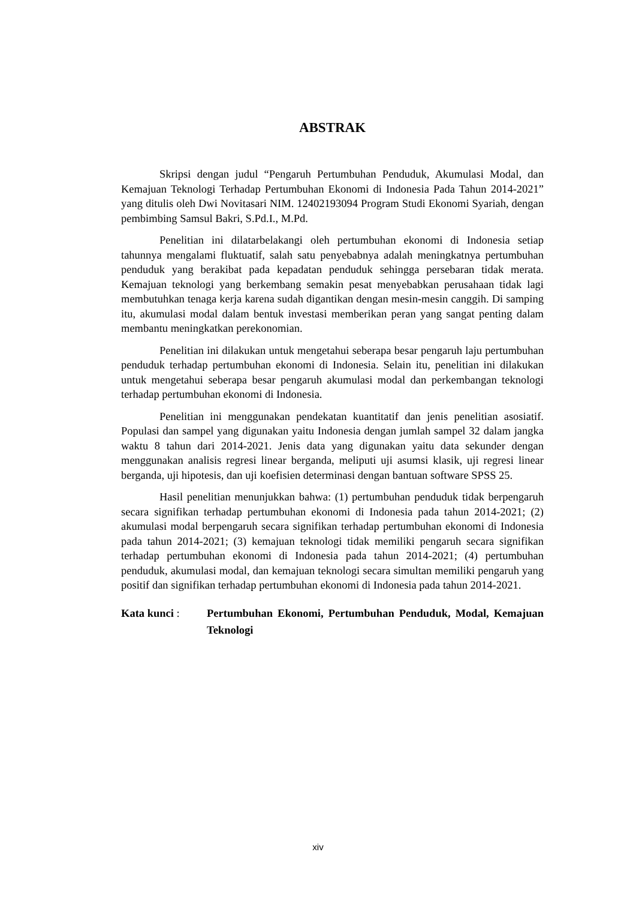ABSTRAK
Skripsi dengan judul “Pengaruh Pertumbuhan Penduduk, Akumulasi Modal, dan Kemajuan Teknologi Terhadap Pertumbuhan Ekonomi di Indonesia Pada Tahun 2014-2021” yang ditulis oleh Dwi Novitasari NIM. 12402193094 Program Studi Ekonomi Syariah, dengan pembimbing Samsul Bakri, S.Pd.I., M.Pd.
Penelitian ini dilatarbelakangi oleh pertumbuhan ekonomi di Indonesia setiap tahunnya mengalami fluktuatif, salah satu penyebabnya adalah meningkatnya pertumbuhan penduduk yang berakibat pada kepadatan penduduk sehingga persebaran tidak merata. Kemajuan teknologi yang berkembang semakin pesat menyebabkan perusahaan tidak lagi membutuhkan tenaga kerja karena sudah digantikan dengan mesin-mesin canggih. Di samping itu, akumulasi modal dalam bentuk investasi memberikan peran yang sangat penting dalam membantu meningkatkan perekonomian.
Penelitian ini dilakukan untuk mengetahui seberapa besar pengaruh laju pertumbuhan penduduk terhadap pertumbuhan ekonomi di Indonesia. Selain itu, penelitian ini dilakukan untuk mengetahui seberapa besar pengaruh akumulasi modal dan perkembangan teknologi terhadap pertumbuhan ekonomi di Indonesia.
Penelitian ini menggunakan pendekatan kuantitatif dan jenis penelitian asosiatif. Populasi dan sampel yang digunakan yaitu Indonesia dengan jumlah sampel 32 dalam jangka waktu 8 tahun dari 2014-2021. Jenis data yang digunakan yaitu data sekunder dengan menggunakan analisis regresi linear berganda, meliputi uji asumsi klasik, uji regresi linear berganda, uji hipotesis, dan uji koefisien determinasi dengan bantuan software SPSS 25.
Hasil penelitian menunjukkan bahwa: (1) pertumbuhan penduduk tidak berpengaruh secara signifikan terhadap pertumbuhan ekonomi di Indonesia pada tahun 2014-2021; (2) akumulasi modal berpengaruh secara signifikan terhadap pertumbuhan ekonomi di Indonesia pada tahun 2014-2021; (3) kemajuan teknologi tidak memiliki pengaruh secara signifikan terhadap pertumbuhan ekonomi di Indonesia pada tahun 2014-2021; (4) pertumbuhan penduduk, akumulasi modal, dan kemajuan teknologi secara simultan memiliki pengaruh yang positif dan signifikan terhadap pertumbuhan ekonomi di Indonesia pada tahun 2014-2021.
Kata kunci : Pertumbuhan Ekonomi, Pertumbuhan Penduduk, Modal, Kemajuan Teknologi
xiv